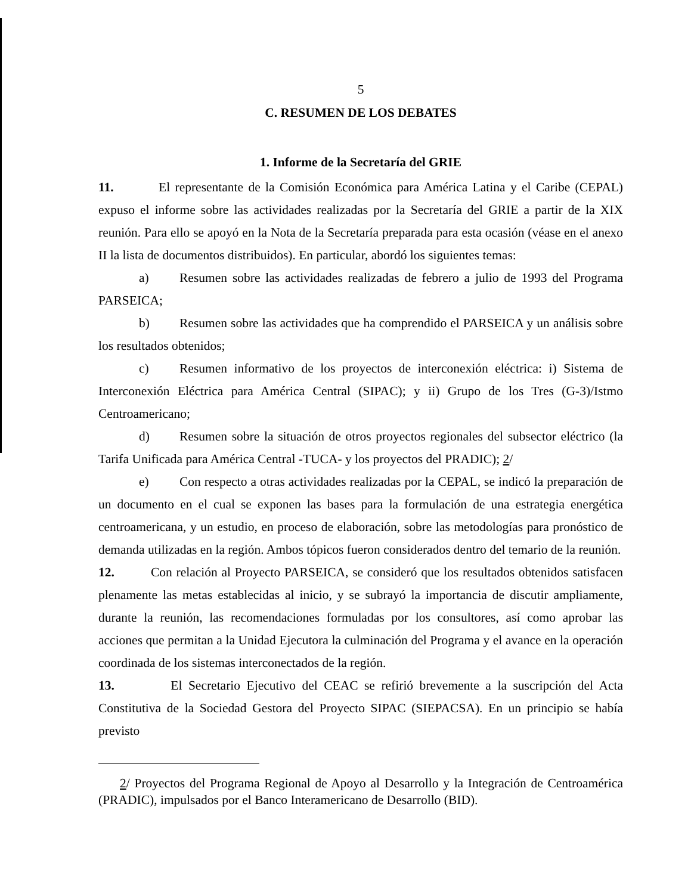5
C. RESUMEN DE LOS DEBATES
1. Informe de la Secretaría del GRIE
11. El representante de la Comisión Económica para América Latina y el Caribe (CEPAL) expuso el informe sobre las actividades realizadas por la Secretaría del GRIE a partir de la XIX reunión. Para ello se apoyó en la Nota de la Secretaría preparada para esta ocasión (véase en el anexo II la lista de documentos distribuidos). En particular, abordó los siguientes temas:
a) Resumen sobre las actividades realizadas de febrero a julio de 1993 del Programa PARSEICA;
b) Resumen sobre las actividades que ha comprendido el PARSEICA y un análisis sobre los resultados obtenidos;
c) Resumen informativo de los proyectos de interconexión eléctrica: i) Sistema de Interconexión Eléctrica para América Central (SIPAC); y ii) Grupo de los Tres (G-3)/Istmo Centroamericano;
d) Resumen sobre la situación de otros proyectos regionales del subsector eléctrico (la Tarifa Unificada para América Central -TUCA- y los proyectos del PRADIC); 2/
e) Con respecto a otras actividades realizadas por la CEPAL, se indicó la preparación de un documento en el cual se exponen las bases para la formulación de una estrategia energética centroamericana, y un estudio, en proceso de elaboración, sobre las metodologías para pronóstico de demanda utilizadas en la región. Ambos tópicos fueron considerados dentro del temario de la reunión.
12. Con relación al Proyecto PARSEICA, se consideró que los resultados obtenidos satisfacen plenamente las metas establecidas al inicio, y se subrayó la importancia de discutir ampliamente, durante la reunión, las recomendaciones formuladas por los consultores, así como aprobar las acciones que permitan a la Unidad Ejecutora la culminación del Programa y el avance en la operación coordinada de los sistemas interconectados de la región.
13. El Secretario Ejecutivo del CEAC se refirió brevemente a la suscripción del Acta Constitutiva de la Sociedad Gestora del Proyecto SIPAC (SIEPACSA). En un principio se había previsto
2/ Proyectos del Programa Regional de Apoyo al Desarrollo y la Integración de Centroamérica (PRADIC), impulsados por el Banco Interamericano de Desarrollo (BID).